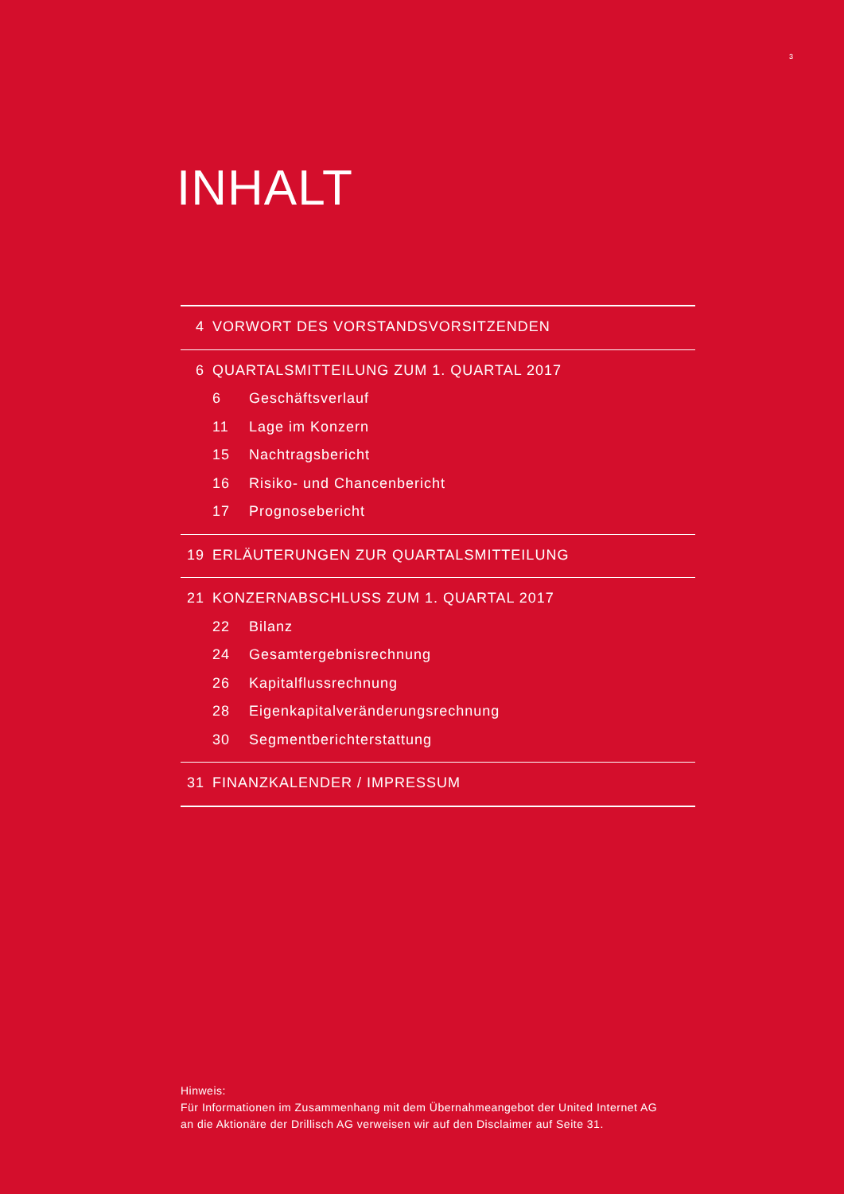3
INHALT
4 VORWORT DES VORSTANDSVORSITZENDEN
6 QUARTALSMITTEILUNG ZUM 1. QUARTAL 2017
6 Geschäftsverlauf
11 Lage im Konzern
15 Nachtragsbericht
16 Risiko- und Chancenbericht
17 Prognosebericht
19 ERLÄUTERUNGEN ZUR QUARTALSMITTEILUNG
21 KONZERNABSCHLUSS ZUM 1. QUARTAL 2017
22 Bilanz
24 Gesamtergebnisrechnung
26 Kapitalflussrechnung
28 Eigenkapitalveränderungsrechnung
30 Segmentberichterstattung
31 FINANZKALENDER / IMPRESSUM
Hinweis:
Für Informationen im Zusammenhang mit dem Übernahmeangebot der United Internet AG
an die Aktionäre der Drillisch AG verweisen wir auf den Disclaimer auf Seite 31.